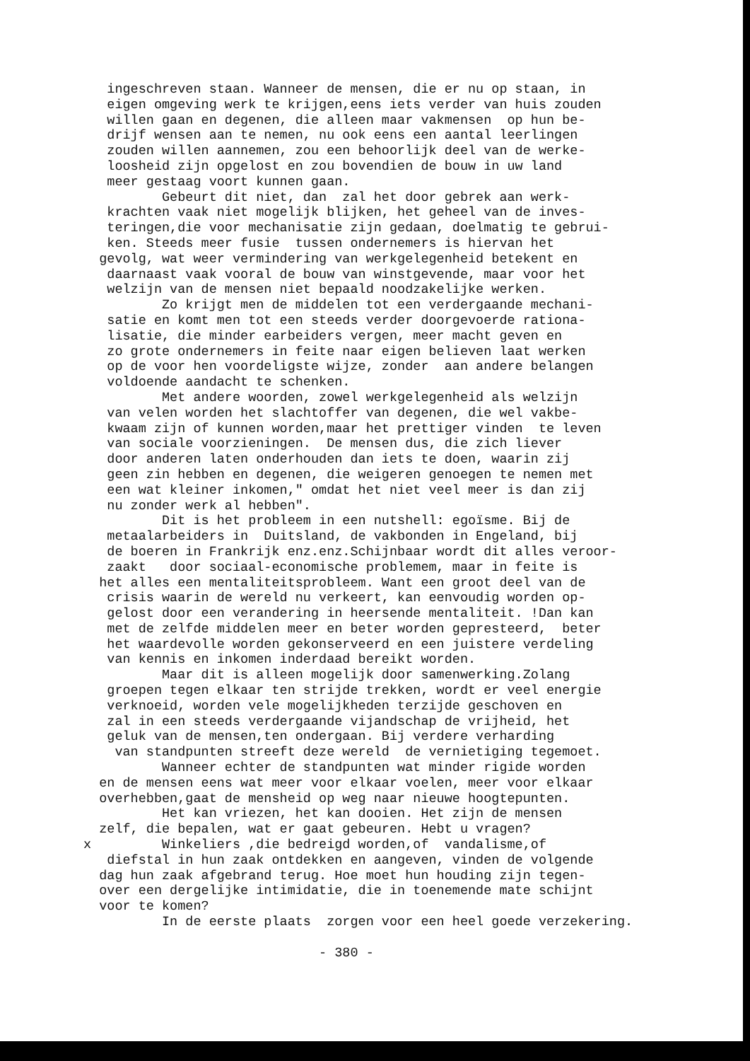ingeschreven staan. Wanneer de mensen, die er nu op staan, in eigen omgeving werk te krijgen,eens iets verder van huis zouden willen gaan en degenen, die alleen maar vakmensen op hun be- drijf wensen aan te nemen, nu ook eens een aantal leerlingen zouden willen aannemen, zou een behoorlijk deel van de werke- loosheid zijn opgelost en zou bovendien de bouw in uw land meer gestaag voort kunnen gaan. Gebeurt dit niet, dan zal het door gebrek aan werk- krachten vaak niet mogelijk blijken, het geheel van de inves- teringen,die voor mechanisatie zijn gedaan, doelmatig te gebrui- ken. Steeds meer fusie tussen ondernemers is hiervan het gevolg, wat weer vermindering van werkgelegenheid betekent en daarnaast vaak vooral de bouw van winstgevende, maar voor het welzijn van de mensen niet bepaald noodzakelijke werken. Zo krijgt men de middelen tot een verdergaande mechani- satie en komt men tot een steeds verder doorgevoerde rationa- lisatie, die minder earbeiders vergen, meer macht geven en zo grote ondernemers in feite naar eigen believen laat werken op de voor hen voordeligste wijze, zonder aan andere belangen voldoende aandacht te schenken. Met andere woorden, zowel werkgelegenheid als welzijn van velen worden het slachtoffer van degenen, die wel vakbe- kwaam zijn of kunnen worden,maar het prettiger vinden te leven van sociale voorzieningen. De mensen dus, die zich liever door anderen laten onderhouden dan iets te doen, waarin zij geen zin hebben en degenen, die weigeren genoegen te nemen met een wat kleiner inkomen," omdat het niet veel meer is dan zij nu zonder werk al hebben". Dit is het probleem in een nutshell: egoïsme. Bij de metaalarbeiders in Duitsland, de vakbonden in Engeland, bij de boeren in Frankrijk enz.enz.Schijnbaar wordt dit alles veroor- zaakt door sociaal-economische problemem, maar in feite is het alles een mentaliteitsprobleem. Want een groot deel van de crisis waarin de wereld nu verkeert, kan eenvoudig worden op- gelost door een verandering in heersende mentaliteit. !Dan kan met de zelfde middelen meer en beter worden gepresteerd, beter het waardevolle worden gekonserveerd en een juistere verdeling van kennis en inkomen inderdaad bereikt worden. Maar dit is alleen mogelijk door samenwerking.Zolang groepen tegen elkaar ten strijde trekken, wordt er veel energie verknoeid, worden vele mogelijkheden terzijde geschoven en zal in een steeds verdergaande vijandschap de vrijheid, het geluk van de mensen,ten ondergaan. Bij verdere verharding van standpunten streeft deze wereld de vernietiging tegemoet. Wanneer echter de standpunten wat minder rigide worden en de mensen eens wat meer voor elkaar voelen, meer voor elkaar overhebben,gaat de mensheid op weg naar nieuwe hoogtepunten. Het kan vriezen, het kan dooien. Het zijn de mensen zelf, die bepalen, wat er gaat gebeuren. Hebt u vragen? x Winkeliers ,die bedreigd worden,of vandalisme,of diefstal in hun zaak ontdekken en aangeven, vinden de volgende dag hun zaak afgebrand terug. Hoe moet hun houding zijn tegen- over een dergelijke intimidatie, die in toenemende mate schijnt voor te komen? In de eerste plaats zorgen voor een heel goede verzekering. - 380 -